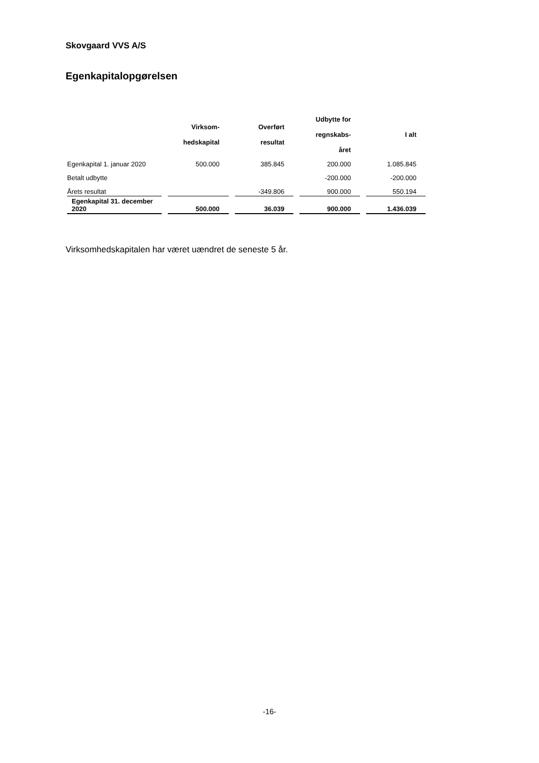Skovgaard VVS A/S
Egenkapitalopgørelsen
| | Virksom- hedskapital | Overført resultat | Udbytte for regnskabs- året | I alt |
| --- | --- | --- | --- | --- |
| Egenkapital 1. januar 2020 | 500.000 | 385.845 | 200.000 | 1.085.845 |
| Betalt udbytte | | | -200.000 | -200.000 |
| Årets resultat | | -349.806 | 900.000 | 550.194 |
| Egenkapital 31. december 2020 | 500.000 | 36.039 | 900.000 | 1.436.039 |
Virksomhedskapitalen har været uændret de seneste 5 år.
-16-